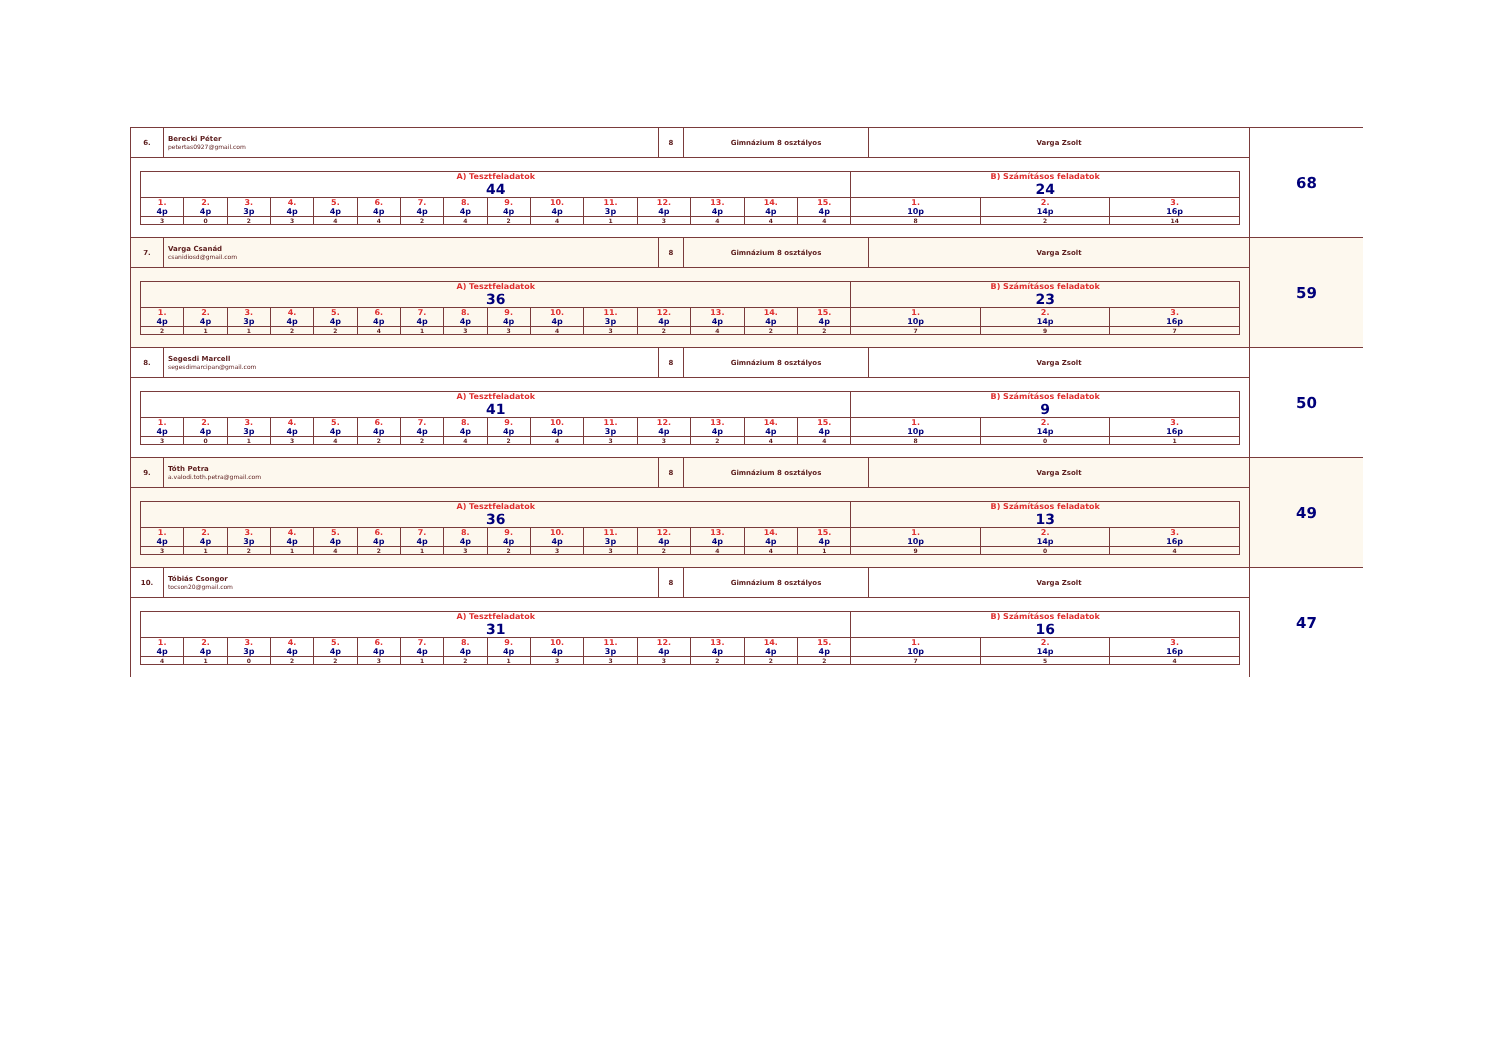| 6. | Berecki Péter petertas0927@gmail.com | 8 | Gimnázium 8 osztályos | Varga Zsolt |
| A) Tesztfeladatok 44 | | | | | | | | | | | | | | | B) Számításos feladatok 24 | | |
| 1. 4p | 2. 4p | 3. 3p | 4. 4p | 5. 4p | 6. 4p | 7. 4p | 8. 4p | 9. 4p | 10. 4p | 11. 3p | 12. 4p | 13. 4p | 14. 4p | 15. 4p | 1. 10p | 2. 14p | 3. 16p |
| 3 | 0 | 2 | 3 | 4 | 4 | 2 | 4 | 2 | 4 | 1 | 3 | 4 | 4 | 4 | 8 | 2 | 14 |
68
| 7. | Varga Csanád csanidiosd@gmail.com | 8 | Gimnázium 8 osztályos | Varga Zsolt |
| A) Tesztfeladatok 36 | | | | | | | | | | | | | | | B) Számításos feladatok 23 | | |
| 1. 4p | 2. 4p | 3. 3p | 4. 4p | 5. 4p | 6. 4p | 7. 4p | 8. 4p | 9. 4p | 10. 4p | 11. 3p | 12. 4p | 13. 4p | 14. 4p | 15. 4p | 1. 10p | 2. 14p | 3. 16p |
| 2 | 1 | 1 | 2 | 2 | 4 | 1 | 3 | 3 | 4 | 3 | 2 | 4 | 2 | 2 | 7 | 9 | 7 |
59
| 8. | Segesdi Marcell segesdimarcipan@gmail.com | 8 | Gimnázium 8 osztályos | Varga Zsolt |
| A) Tesztfeladatok 41 | | | | | | | | | | | | | | | B) Számításos feladatok 9 | | |
| 1. 4p | 2. 4p | 3. 3p | 4. 4p | 5. 4p | 6. 4p | 7. 4p | 8. 4p | 9. 4p | 10. 4p | 11. 3p | 12. 4p | 13. 4p | 14. 4p | 15. 4p | 1. 10p | 2. 14p | 3. 16p |
| 3 | 0 | 1 | 3 | 4 | 2 | 2 | 4 | 2 | 4 | 3 | 3 | 2 | 4 | 4 | 8 | 0 | 1 |
50
| 9. | Tóth Petra a.valodi.toth.petra@gmail.com | 8 | Gimnázium 8 osztályos | Varga Zsolt |
| A) Tesztfeladatok 36 | | | | | | | | | | | | | | | B) Számításos feladatok 13 | | |
| 1. 4p | 2. 4p | 3. 3p | 4. 4p | 5. 4p | 6. 4p | 7. 4p | 8. 4p | 9. 4p | 10. 4p | 11. 3p | 12. 4p | 13. 4p | 14. 4p | 15. 4p | 1. 10p | 2. 14p | 3. 16p |
| 3 | 1 | 2 | 1 | 4 | 2 | 1 | 3 | 2 | 3 | 3 | 2 | 4 | 4 | 1 | 9 | 0 | 4 |
49
| 10. | Tóbiás Csongor tocson20@gmail.com | 8 | Gimnázium 8 osztályos | Varga Zsolt |
| A) Tesztfeladatok 31 | | | | | | | | | | | | | | | B) Számításos feladatok 16 | | |
| 1. 4p | 2. 4p | 3. 3p | 4. 4p | 5. 4p | 6. 4p | 7. 4p | 8. 4p | 9. 4p | 10. 4p | 11. 3p | 12. 4p | 13. 4p | 14. 4p | 15. 4p | 1. 10p | 2. 14p | 3. 16p |
| 4 | 1 | 0 | 2 | 2 | 3 | 1 | 2 | 1 | 3 | 3 | 3 | 2 | 2 | 2 | 7 | 5 | 4 |
47